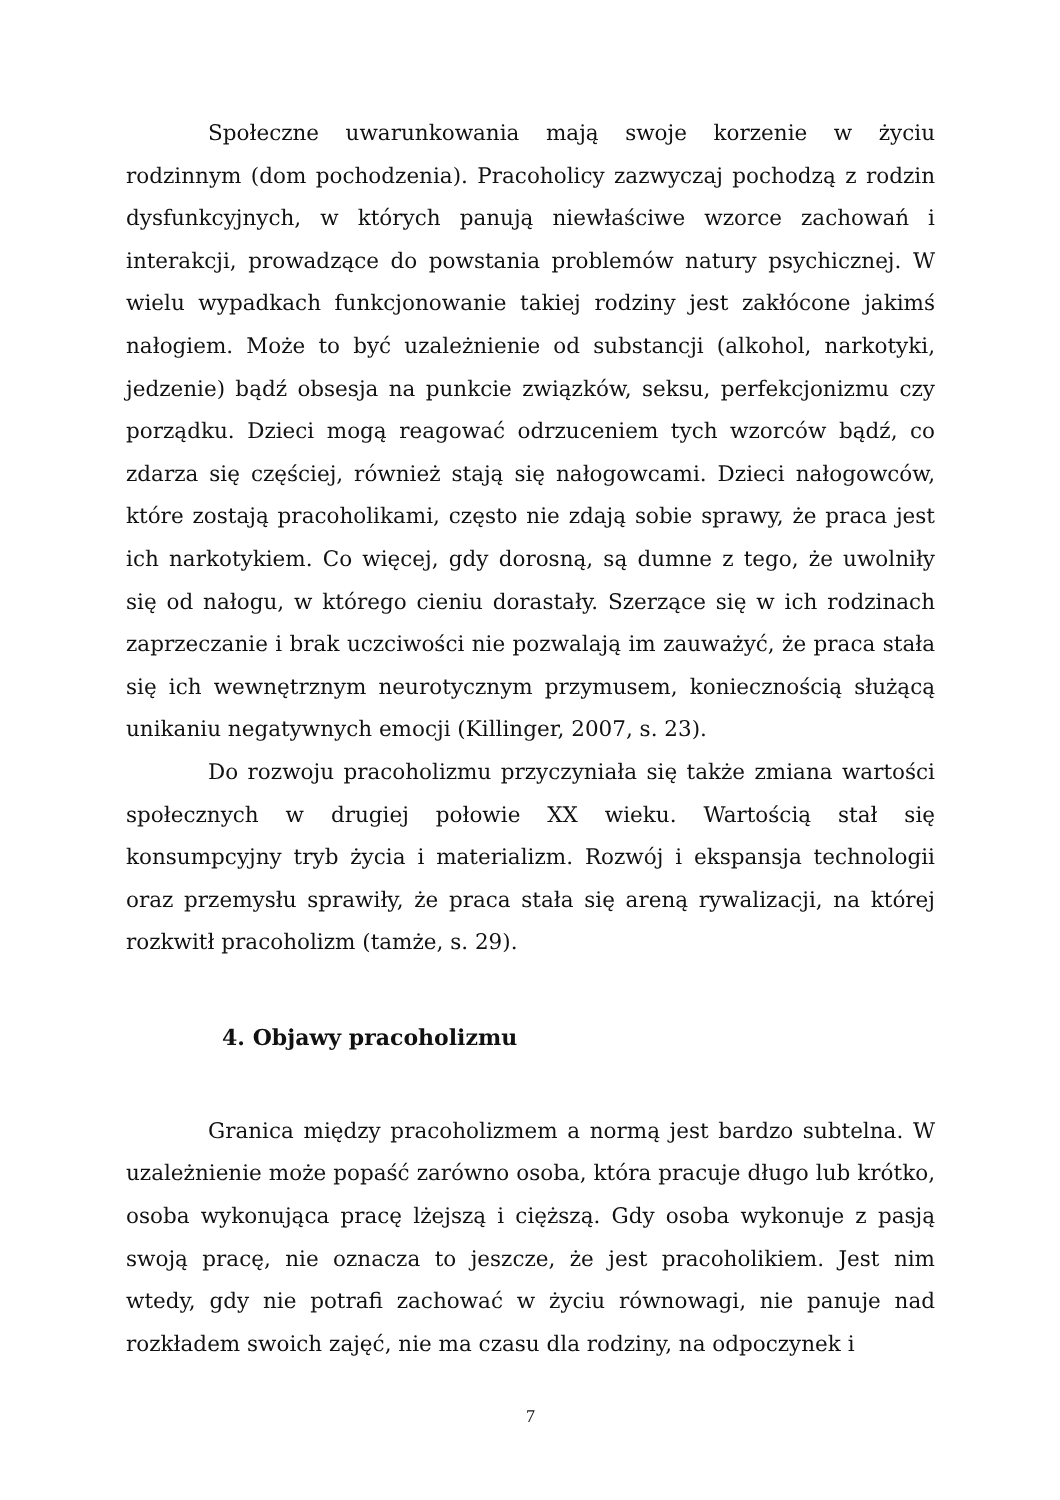Społeczne uwarunkowania mają swoje korzenie w życiu rodzinnym (dom pochodzenia). Pracoholicy zazwyczaj pochodzą z rodzin dysfunkcyjnych, w których panują niewłaściwe wzorce zachowań i interakcji, prowadzące do powstania problemów natury psychicznej. W wielu wypadkach funkcjonowanie takiej rodziny jest zakłócone jakimś nałogiem. Może to być uzależnienie od substancji (alkohol, narkotyki, jedzenie) bądź obsesja na punkcie związków, seksu, perfekcjonizmu czy porządku. Dzieci mogą reagować odrzuceniem tych wzorców bądź, co zdarza się częściej, również stają się nałogowcami. Dzieci nałogowców, które zostają pracoholikami, często nie zdają sobie sprawy, że praca jest ich narkotykiem. Co więcej, gdy dorosną, są dumne z tego, że uwolniły się od nałogu, w którego cieniu dorastały. Szerzące się w ich rodzinach zaprzeczanie i brak uczciwości nie pozwalają im zauważyć, że praca stała się ich wewnętrznym neurotycznym przymusem, koniecznością służącą unikaniu negatywnych emocji (Killinger, 2007, s. 23).
Do rozwoju pracoholizmu przyczyniała się także zmiana wartości społecznych w drugiej połowie XX wieku. Wartością stał się konsumpcyjny tryb życia i materializm. Rozwój i ekspansja technologii oraz przemysłu sprawiły, że praca stała się areną rywalizacji, na której rozkwitł pracoholizm (tamże, s. 29).
4. Objawy pracoholizmu
Granica między pracoholizmem a normą jest bardzo subtelna. W uzależnienie może popaść zarówno osoba, która pracuje długo lub krótko, osoba wykonująca pracę lżejszą i cięższą. Gdy osoba wykonuje z pasją swoją pracę, nie oznacza to jeszcze, że jest pracoholikiem. Jest nim wtedy, gdy nie potrafi zachować w życiu równowagi, nie panuje nad rozkładem swoich zajęć, nie ma czasu dla rodziny, na odpoczynek i
7